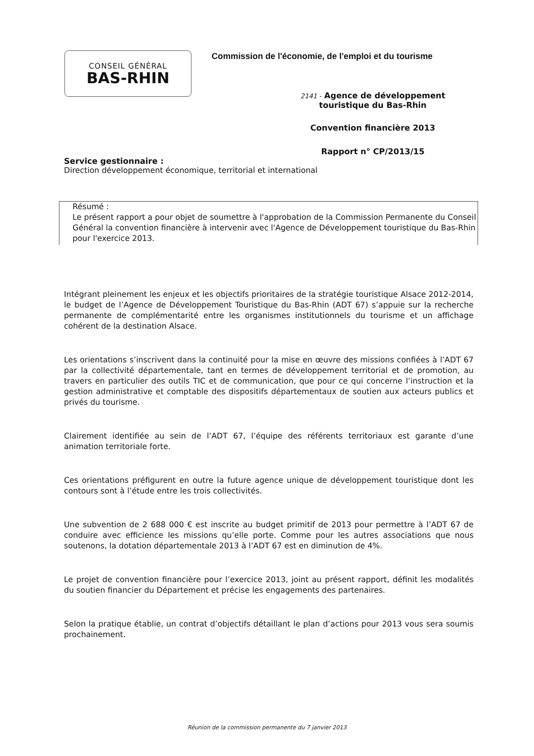CONSEIL GÉNÉRAL
BAS-RHIN
Commission de l'économie, de l'emploi et du tourisme
2141 - Agence de développement
touristique du Bas-Rhin
Convention financière 2013
Rapport n° CP/2013/15
Service gestionnaire :
Direction développement économique, territorial et international
Résumé :
Le présent rapport a pour objet de soumettre à l'approbation de la Commission Permanente du Conseil Général la convention financière à intervenir avec l'Agence de Développement touristique du Bas-Rhin pour l'exercice 2013.
Intégrant pleinement les enjeux et les objectifs prioritaires de la stratégie touristique Alsace 2012-2014, le budget de l’Agence de Développement Touristique du Bas-Rhin (ADT 67) s’appuie sur la recherche permanente de complémentarité entre les organismes institutionnels du tourisme et un affichage cohérent de la destination Alsace.
Les orientations s’inscrivent dans la continuité pour la mise en œuvre des missions confiées à l’ADT 67 par la collectivité départementale, tant en termes de développement territorial et de promotion, au travers en particulier des outils TIC et de communication, que pour ce qui concerne l’instruction et la gestion administrative et comptable des dispositifs départementaux de soutien aux acteurs publics et privés du tourisme.
Clairement identifiée au sein de l’ADT 67, l’équipe des référents territoriaux est garante d’une animation territoriale forte.
Ces orientations préfigurent en outre la future agence unique de développement touristique dont les contours sont à l’étude entre les trois collectivités.
Une subvention de 2 688 000 € est inscrite au budget primitif de 2013 pour permettre à l’ADT 67 de conduire avec efficience les missions qu’elle porte. Comme pour les autres associations que nous soutenons, la dotation départementale 2013 à l’ADT 67 est en diminution de 4%.
Le projet de convention financière pour l’exercice 2013, joint au présent rapport, définit les modalités du soutien financier du Département et précise les engagements des partenaires.
Selon la pratique établie, un contrat d’objectifs détaillant le plan d’actions pour 2013 vous sera soumis prochainement.
Réunion de la commission permanente du 7 janvier 2013